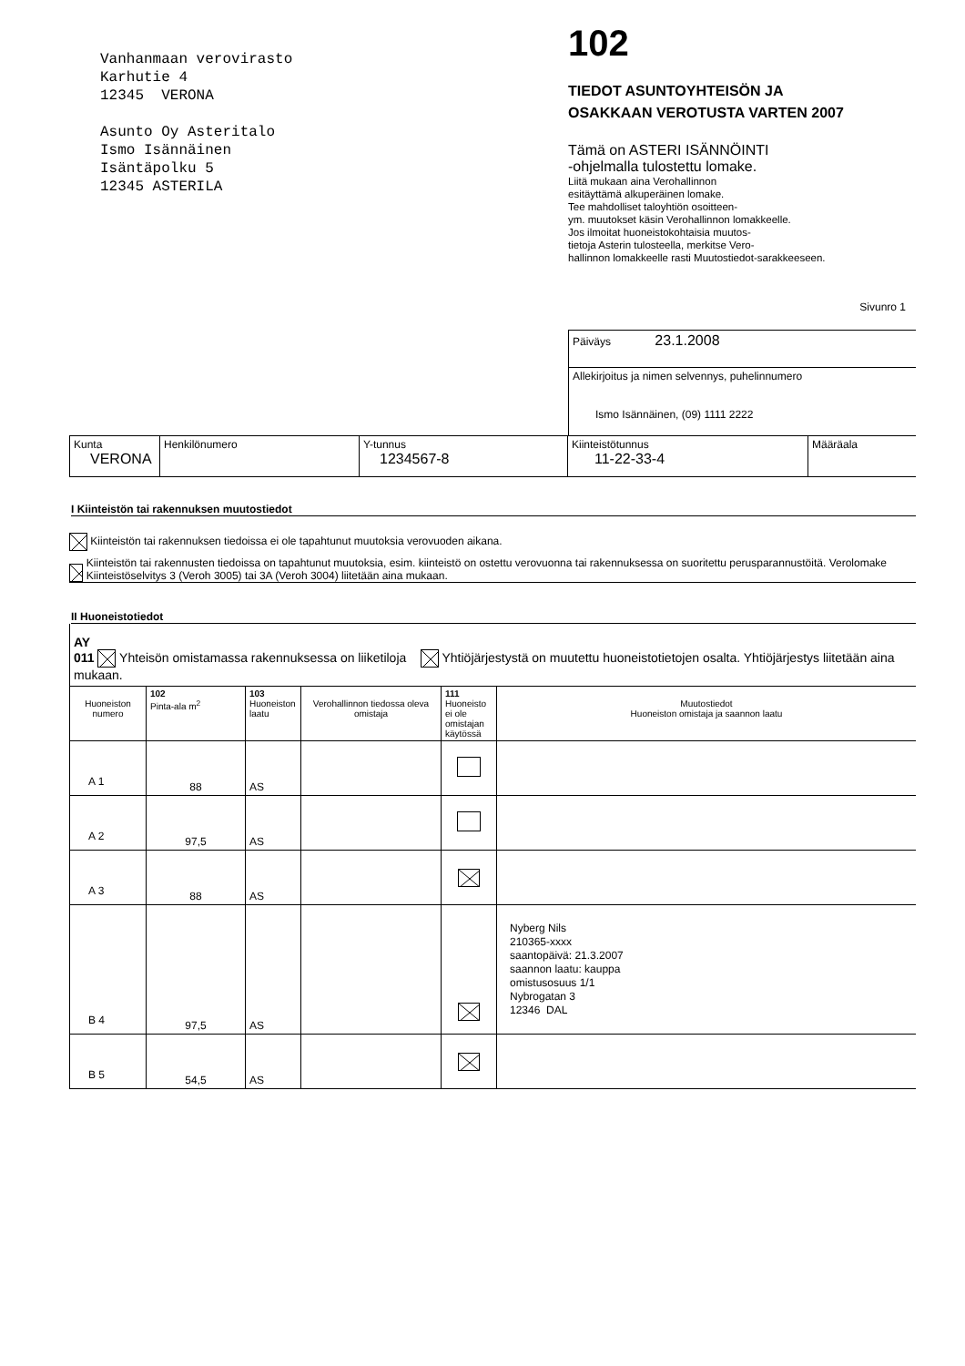Vanhanmaan verovirasto
Karhutie 4
12345 VERONA
Asunto Oy Asteritalo
Ismo Isännäinen
Isäntäpolku 5
12345 ASTERILA
102
TIEDOT ASUNTOYHTEISÖN JA
OSAKKAAN VEROTUSTA VARTEN 2007
Tämä on ASTERI ISÄNNÖINTI
-ohjelmalla tulostettu lomake.
Liitä mukaan aina Verohallinnon
esitäyttämä alkuperäinen lomake.
Tee mahdolliset taloyhtiön osoitteen-
ym. muutokset käsin Verohallinnon lomakkeelle.
Jos ilmoitat huoneistokohtaisia muutos-
tietoja Asterin tulosteella, merkitse Vero-
hallinnon lomakkeelle rasti Muutostiedot-sarakkeeseen.
Sivunro 1
| Päiväys 23.1.2008 |
| Allekirjoitus ja nimen selvennys, puhelinnumero Ismo Isännäinen, (09) 1111 2222 |
| Kunta VERONA | Henkilönumero | Y-tunnus 1234567-8 | Kiinteistötunnus 11-22-33-4 | Määräala |
I Kiinteistön tai rakennuksen muutostiedot
Kiinteistön tai rakennuksen tiedoissa ei ole tapahtunut muutoksia verovuoden aikana.
Kiinteistön tai rakennusten tiedoissa on tapahtunut muutoksia, esim. kiinteistö on ostettu verovuonna tai rakennuksessa on suoritettu perusparannustöitä. Verolomake Kiinteistöselvitys 3 (Veroh 3005) tai 3A (Veroh 3004) liitetään aina mukaan.
II Huoneistotiedot
| AY 011 Yhteisön omistamassa rakennuksessa on liiketiloja Yhtiöjärjestystä on muutettu huoneistotietojen osalta. Yhtiöjärjestys liitetään aina mukaan. | | | | | |
| Huoneiston numero | 102 Pinta-ala m<sup>2</sup> | 103 Huoneiston laatu | Verohallinnon tiedossa oleva omistaja | 111 Huoneisto ei ole omistajan käytössä | Muutostiedot Huoneiston omistaja ja saannon laatu |
| A 1 | 88 | AS | | | |
| A 2 | 97,5 | AS | | | |
| A 3 | 88 | AS | | | |
| B 4 | 97,5 | AS | | | Nyberg Nils 210365-xxxx saantopäivä: 21.3.2007 saannon laatu: kauppa omistusosuus 1/1 Nybrogatan 3 12346 DAL |
| B 5 | 54,5 | AS | | | |